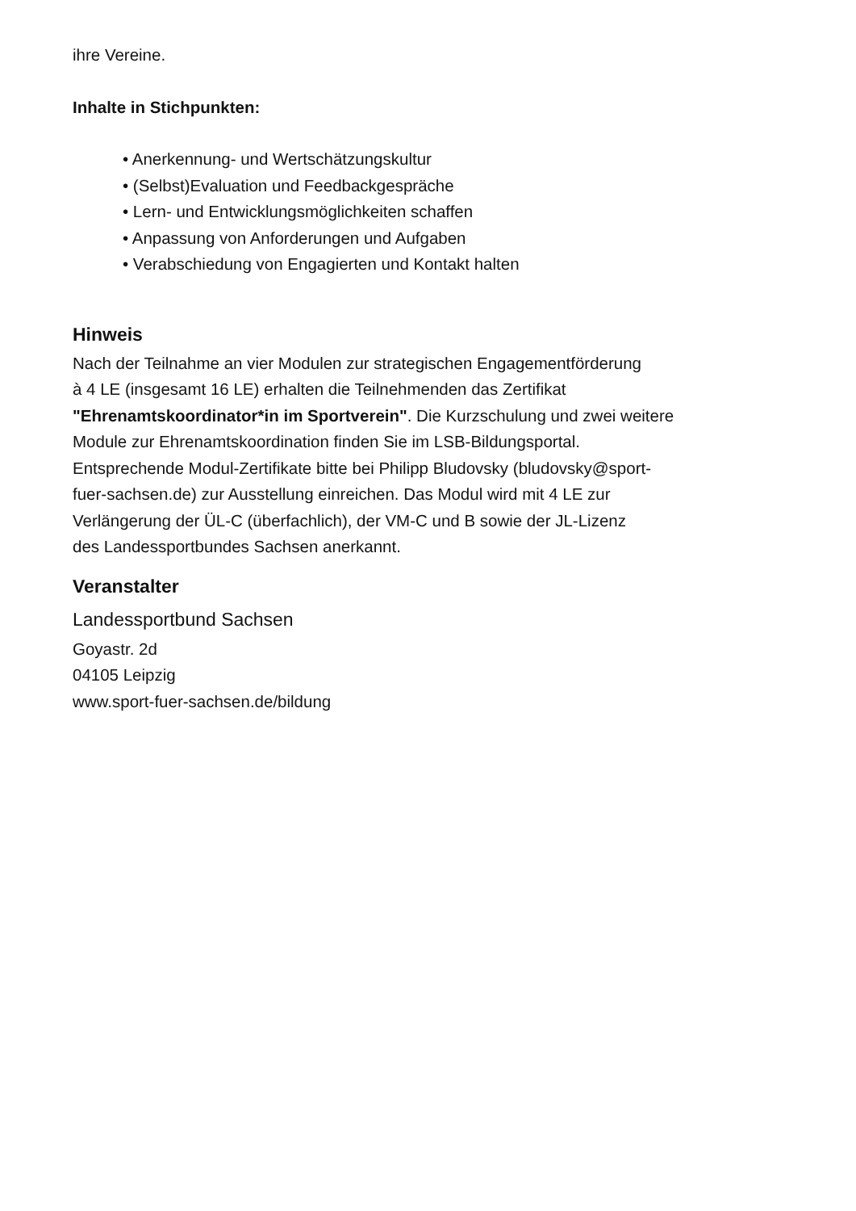ihre Vereine.
Inhalte in Stichpunkten:
• Anerkennung- und Wertschätzungskultur
• (Selbst)Evaluation und Feedbackgespräche
• Lern- und Entwicklungsmöglichkeiten schaffen
• Anpassung von Anforderungen und Aufgaben
• Verabschiedung von Engagierten und Kontakt halten
Hinweis
Nach der Teilnahme an vier Modulen zur strategischen Engagementförderung
à 4 LE (insgesamt 16 LE) erhalten die Teilnehmenden das Zertifikat
"Ehrenamtskoordinator*in im Sportverein". Die Kurzschulung und zwei weitere
Module zur Ehrenamtskoordination finden Sie im LSB-Bildungsportal.
Entsprechende Modul-Zertifikate bitte bei Philipp Bludovsky (bludovsky@sport-
fuer-sachsen.de) zur Ausstellung einreichen. Das Modul wird mit 4 LE zur
Verlängerung der ÜL-C (überfachlich), der VM-C und B sowie der JL-Lizenz
des Landessportbundes Sachsen anerkannt.
Veranstalter
Landessportbund Sachsen
Goyastr. 2d
04105 Leipzig
www.sport-fuer-sachsen.de/bildung